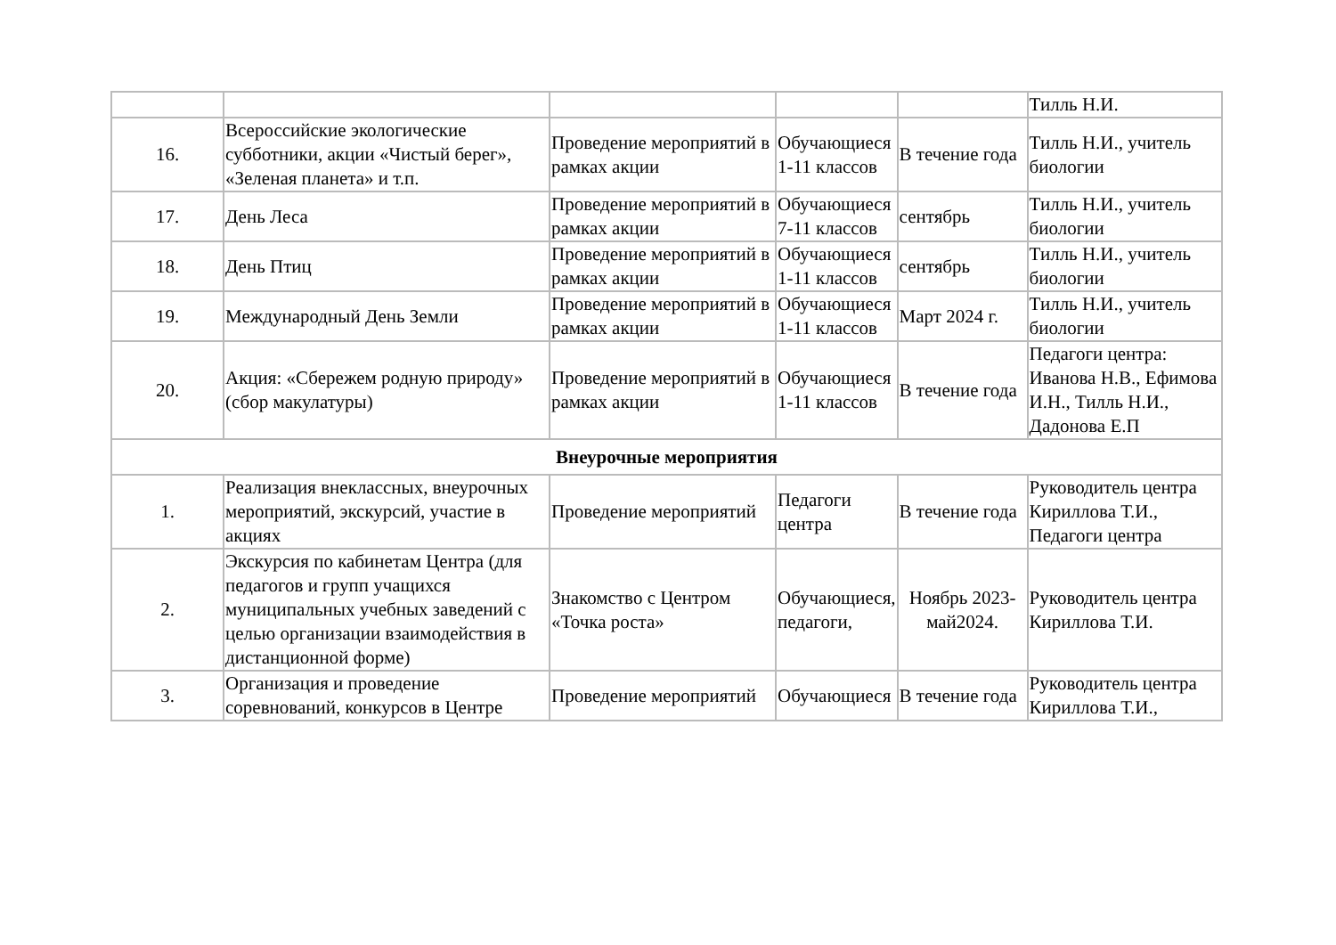| | | | | | Тилль Н.И. |
| 16. | Всероссийские экологические субботники, акции «Чистый берег», «Зеленая планета» и т.п. | Проведение мероприятий в рамках акции | Обучающиеся 1-11 классов | В течение года | Тилль Н.И., учитель биологии |
| 17. | День Леса | Проведение мероприятий в рамках акции | Обучающиеся 7-11 классов | сентябрь | Тилль Н.И., учитель биологии |
| 18. | День Птиц | Проведение мероприятий в рамках акции | Обучающиеся 1-11 классов | сентябрь | Тилль Н.И., учитель биологии |
| 19. | Международный День Земли | Проведение мероприятий в рамках акции | Обучающиеся 1-11 классов | Март 2024 г. | Тилль Н.И., учитель биологии |
| 20. | Акция: «Сбережем родную природу» (сбор макулатуры) | Проведение мероприятий в рамках акции | Обучающиеся 1-11 классов | В течение года | Педагоги центра: Иванова Н.В., Ефимова И.Н., Тилль Н.И., Дадонова Е.П |
| Внеурочные мероприятия | | | | | |
| 1. | Реализация внеклассных, внеурочных мероприятий, экскурсий, участие в акциях | Проведение мероприятий | Педагоги центра | В течение года | Руководитель центра Кириллова Т.И., Педагоги центра |
| 2. | Экскурсия по кабинетам Центра (для педагогов и групп учащихся муниципальных учебных заведений с целью организации взаимодействия в дистанционной форме) | Знакомство с Центром «Точка роста» | Обучающиеся, педагоги, | Ноябрь 2023-май2024. | Руководитель центра Кириллова Т.И. |
| 3. | Организация и проведение соревнований, конкурсов в Центре | Проведение мероприятий | Обучающиеся | В течение года | Руководитель центра Кириллова Т.И., |